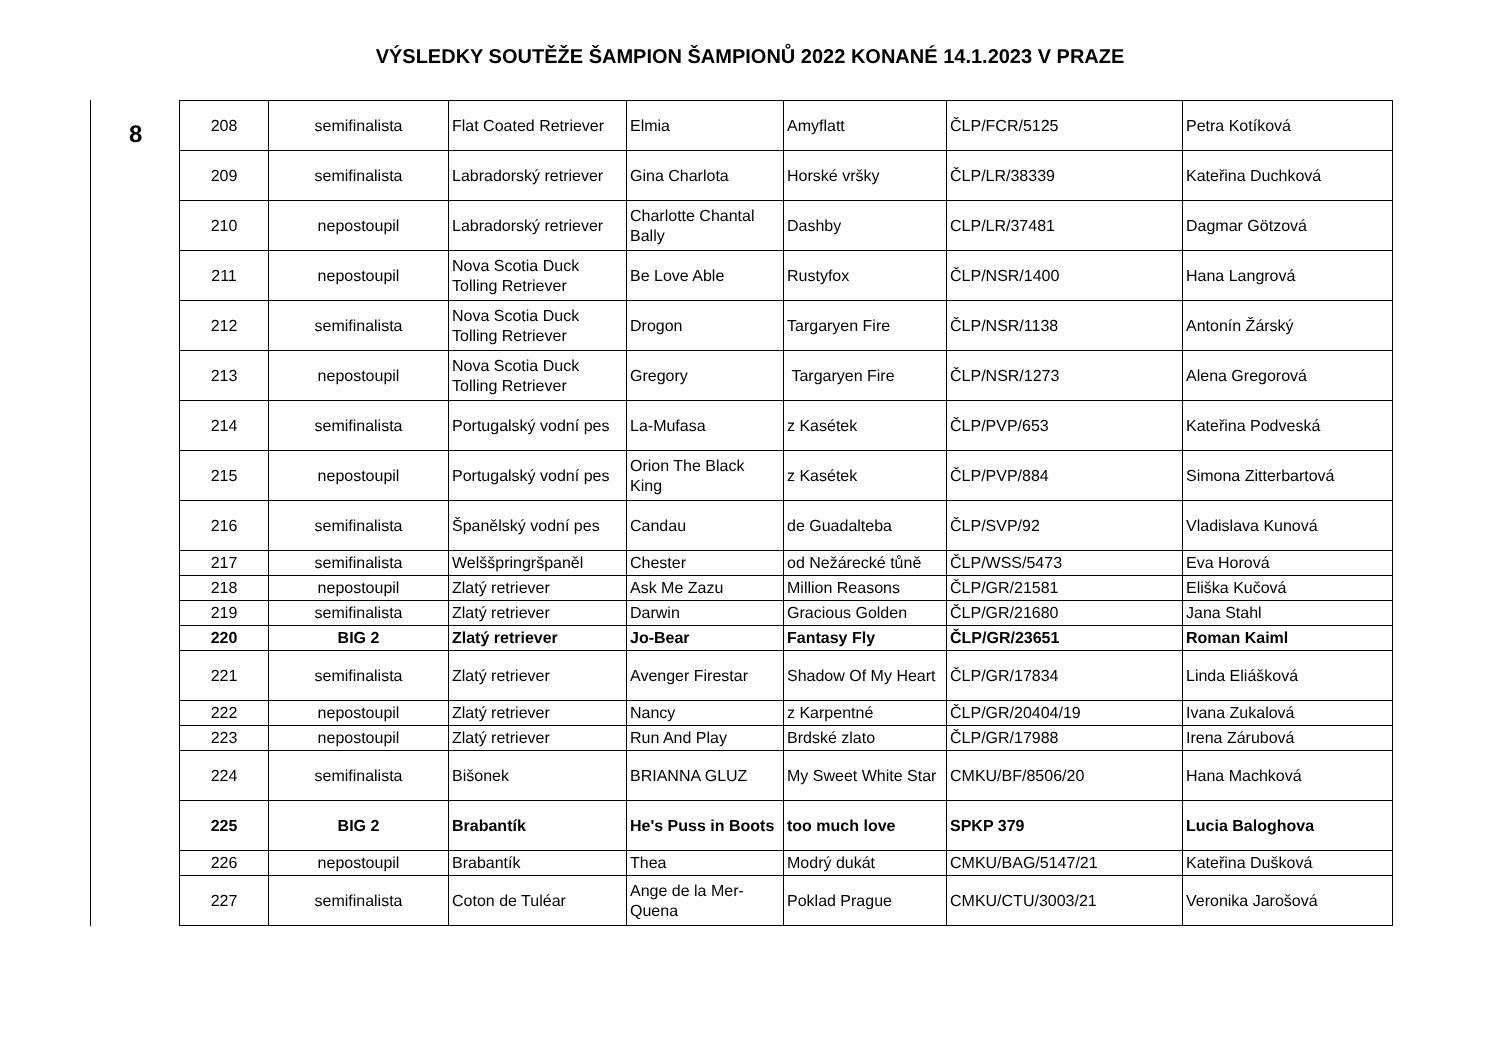VÝSLEDKY SOUTĚŽE ŠAMPION ŠAMPIONŮ 2022 KONANÉ 14.1.2023 V PRAZE
8
| 208 | semifinalista | Flat Coated Retriever | Elmia | Amyflatt | ČLP/FCR/5125 | Petra Kotíková |
| 209 | semifinalista | Labradorský retriever | Gina Charlota | Horské vršky | ČLP/LR/38339 | Kateřina Duchková |
| 210 | nepostoupil | Labradorský retriever | Charlotte Chantal Bally | Dashby | CLP/LR/37481 | Dagmar Götzová |
| 211 | nepostoupil | Nova Scotia Duck Tolling Retriever | Be Love Able | Rustyfox | ČLP/NSR/1400 | Hana Langrová |
| 212 | semifinalista | Nova Scotia Duck Tolling Retriever | Drogon | Targaryen Fire | ČLP/NSR/1138 | Antonín Žárský |
| 213 | nepostoupil | Nova Scotia Duck Tolling Retriever | Gregory | Targaryen Fire | ČLP/NSR/1273 | Alena Gregorová |
| 214 | semifinalista | Portugalský vodní pes | La-Mufasa | z Kasétek | ČLP/PVP/653 | Kateřina Podveská |
| 215 | nepostoupil | Portugalský vodní pes | Orion The Black King | z Kasétek | ČLP/PVP/884 | Simona Zitterbartová |
| 216 | semifinalista | Španělský vodní pes | Candau | de Guadalteba | ČLP/SVP/92 | Vladislava Kunová |
| 217 | semifinalista | Welššpringršpaněl | Chester | od Nežárecké tůně | ČLP/WSS/5473 | Eva Horová |
| 218 | nepostoupil | Zlatý retriever | Ask Me Zazu | Million Reasons | ČLP/GR/21581 | Eliška Kučová |
| 219 | semifinalista | Zlatý retriever | Darwin | Gracious Golden | ČLP/GR/21680 | Jana Stahl |
| 220 | BIG 2 | Zlatý retriever | Jo-Bear | Fantasy Fly | ČLP/GR/23651 | Roman Kaiml |
| 221 | semifinalista | Zlatý retriever | Avenger Firestar | Shadow Of My Heart | ČLP/GR/17834 | Linda Eliášková |
| 222 | nepostoupil | Zlatý retriever | Nancy | z Karpentné | ČLP/GR/20404/19 | Ivana Zukalová |
| 223 | nepostoupil | Zlatý retriever | Run And Play | Brdské zlato | ČLP/GR/17988 | Irena Zárubová |
| 224 | semifinalista | Bišonek | BRIANNA GLUZ | My Sweet White Star | CMKU/BF/8506/20 | Hana Machková |
| 225 | BIG 2 | Brabantík | He's Puss in Boots | too much love | SPKP 379 | Lucia Baloghova |
| 226 | nepostoupil | Brabantík | Thea | Modrý dukát | CMKU/BAG/5147/21 | Kateřina Dušková |
| 227 | semifinalista | Coton de Tuléar | Ange de la Mer-Quena | Poklad Prague | CMKU/CTU/3003/21 | Veronika Jarošová |